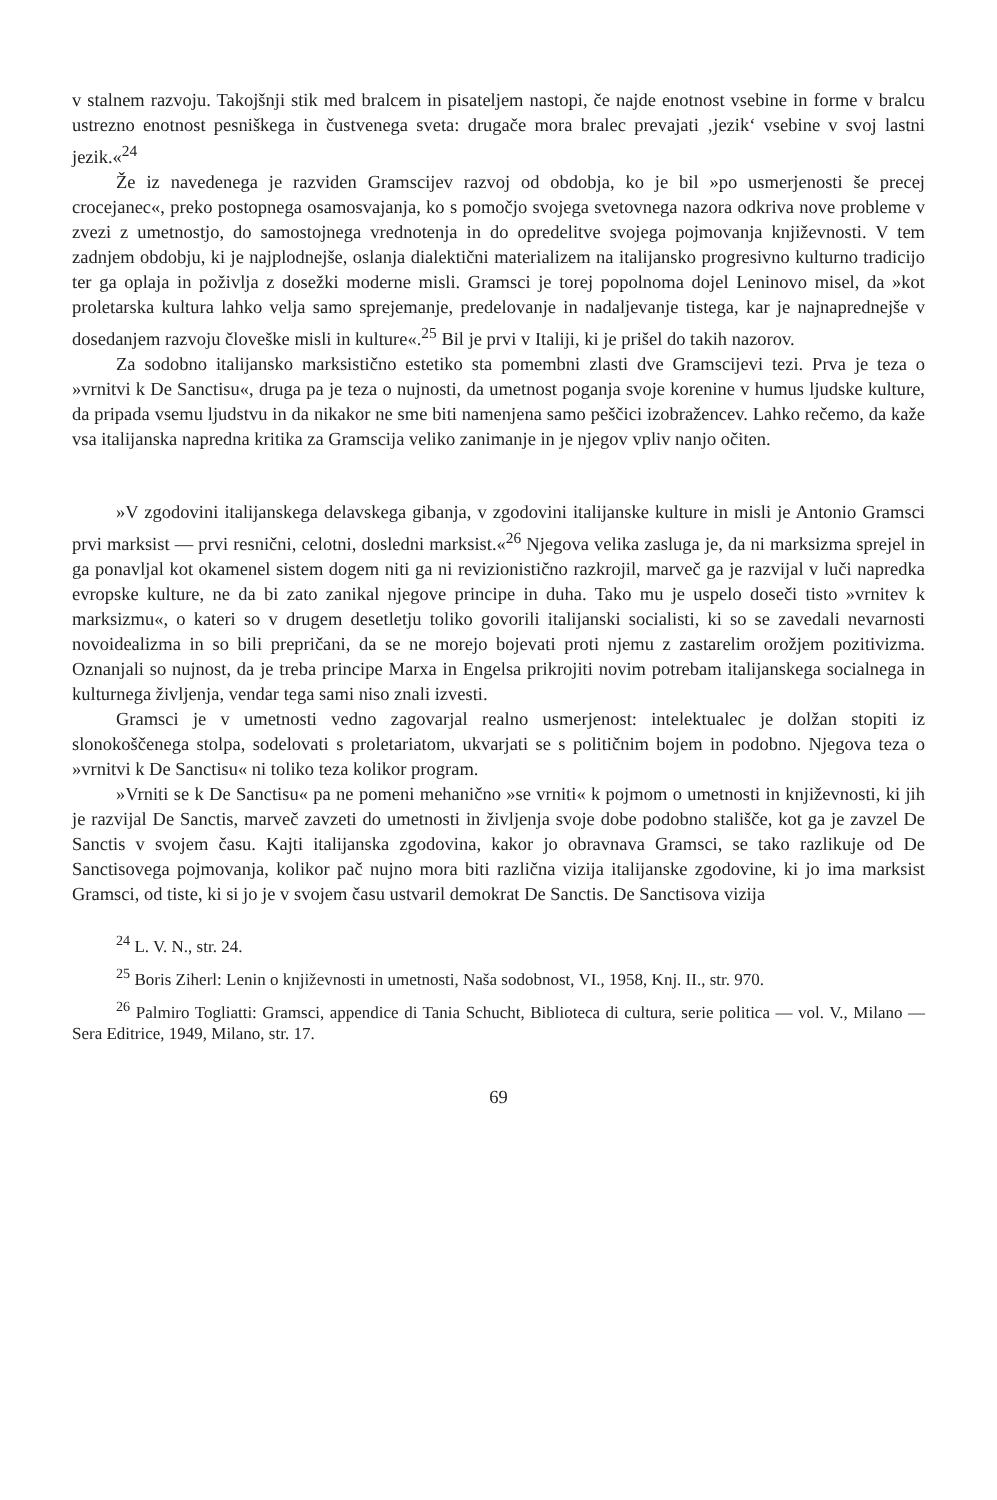v stalnem razvoju. Takojšnji stik med bralcem in pisateljem nastopi, če najde enotnost vsebine in forme v bralcu ustrezno enotnost pesniškega in čustvenega sveta: drugače mora bralec prevajati ‚jezik‘ vsebine v svoj lastni jezik.«<sup>24</sup>
Že iz navedenega je razviden Gramscijev razvoj od obdobja, ko je bil »po usmerjenosti še precej crocejanec«, preko postopnega osamosvajanja, ko s pomočjo svojega svetovnega nazora odkriva nove probleme v zvezi z umetnostjo, do samostojnega vrednotenja in do opredelitve svojega pojmovanja književnosti. V tem zadnjem obdobju, ki je najplodnejše, oslanja dialektični materializem na italijansko progresivno kulturno tradicijo ter ga oplaja in poživlja z dosežki moderne misli. Gramsci je torej popolnoma dojel Leninovo misel, da »kot proletarska kultura lahko velja samo sprejemanje, predelovanje in nadaljevanje tistega, kar je najnaprednejše v dosedanjem razvoju človeške misli in kulture«.<sup>25</sup> Bil je prvi v Italiji, ki je prišel do takih nazorov.
Za sodobno italijansko marksistično estetiko sta pomembni zlasti dve Gramscijevi tezi. Prva je teza o »vrnitvi k De Sanctisu«, druga pa je teza o nujnosti, da umetnost poganja svoje korenine v humus ljudske kulture, da pripada vsemu ljudstvu in da nikakor ne sme biti namenjena samo peščici izobražencev. Lahko rečemo, da kaže vsa italijanska napredna kritika za Gramscija veliko zanimanje in je njegov vpliv nanjo očiten.
»V zgodovini italijanskega delavskega gibanja, v zgodovini italijanske kulture in misli je Antonio Gramsci prvi marksist — prvi resnični, celotni, dosledni marksist.«<sup>26</sup> Njegova velika zasluga je, da ni marksizma sprejel in ga ponavljal kot okamenel sistem dogem niti ga ni revizionistično razkrojil, marveč ga je razvijal v luči napredka evropske kulture, ne da bi zato zanikal njegove principe in duha. Tako mu je uspelo doseči tisto »vrnitev k marksizmu«, o kateri so v drugem desetletju toliko govorili italijanski socialisti, ki so se zavedali nevarnosti novoidealizma in so bili prepričani, da se ne morejo bojevati proti njemu z zastarelim orožjem pozitivizma. Oznanjali so nujnost, da je treba principe Marxa in Engelsa prikrojiti novim potrebam italijanskega socialnega in kulturnega življenja, vendar tega sami niso znali izvesti.
Gramsci je v umetnosti vedno zagovarjal realno usmerjenost: intelektualec je dolžan stopiti iz slonokoščenega stolpa, sodelovati s proletariatom, ukvarjati se s političnim bojem in podobno. Njegova teza o »vrnitvi k De Sanctisu« ni toliko teza kolikor program.
»Vrniti se k De Sanctisu« pa ne pomeni mehanično »se vrniti« k pojmom o umetnosti in književnosti, ki jih je razvijal De Sanctis, marveč zavzeti do umetnosti in življenja svoje dobe podobno stališče, kot ga je zavzel De Sanctis v svojem času. Kajti italijanska zgodovina, kakor jo obravnava Gramsci, se tako razlikuje od De Sanctisovega pojmovanja, kolikor pač nujno mora biti različna vizija italijanske zgodovine, ki jo ima marksist Gramsci, od tiste, ki si jo je v svojem času ustvaril demokrat De Sanctis. De Sanctisova vizija
<sup>24</sup> L. V. N., str. 24.
<sup>25</sup> Boris Ziherl: Lenin o književnosti in umetnosti, Naša sodobnost, VI., 1958, Knj. II., str. 970.
<sup>26</sup> Palmiro Togliatti: Gramsci, appendice di Tania Schucht, Biblioteca di cultura, serie politica — vol. V., Milano — Sera Editrice, 1949, Milano, str. 17.
69